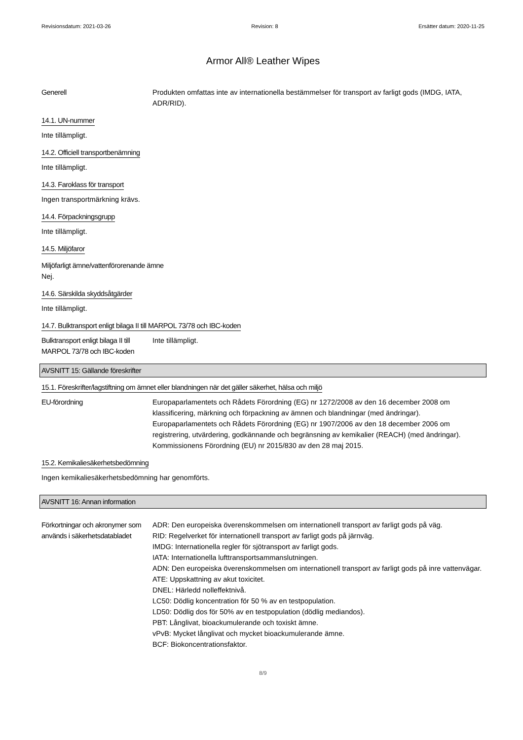Revisionsdatum: 2021-03-26 Revision: 8 Ersätter datum: 2020-11-25
Armor All® Leather Wipes
Generell Produkten omfattas inte av internationella bestämmelser för transport av farligt gods (IMDG, IATA, ADR/RID).
14.1. UN-nummer
Inte tillämpligt.
14.2. Officiell transportbenämning
Inte tillämpligt.
14.3. Faroklass för transport
Ingen transportmärkning krävs.
14.4. Förpackningsgrupp
Inte tillämpligt.
14.5. Miljöfaror
Miljöfarligt ämne/vattenförorenande ämne
Nej.
14.6. Särskilda skyddsåtgärder
Inte tillämpligt.
14.7. Bulktransport enligt bilaga II till MARPOL 73/78 och IBC-koden
Bulktransport enligt bilaga II till MARPOL 73/78 och IBC-koden
Inte tillämpligt.
AVSNITT 15: Gällande föreskrifter
15.1. Föreskrifter/lagstiftning om ämnet eller blandningen när det gäller säkerhet, hälsa och miljö
EU-förordning Europaparlamentets och Rådets Förordning (EG) nr 1272/2008 av den 16 december 2008 om klassificering, märkning och förpackning av ämnen och blandningar (med ändringar).
Europaparlamentets och Rådets Förordning (EG) nr 1907/2006 av den 18 december 2006 om registrering, utvärdering, godkännande och begränsning av kemikalier (REACH) (med ändringar).
Kommissionens Förordning (EU) nr 2015/830 av den 28 maj 2015.
15.2. Kemikaliesäkerhetsbedömning
Ingen kemikaliesäkerhetsbedömning har genomförts.
AVSNITT 16: Annan information
Förkortningar och akronymer som används i säkerhetsdatabladet
ADR: Den europeiska överenskommelsen om internationell transport av farligt gods på väg.
RID: Regelverket för internationell transport av farligt gods på järnväg.
IMDG: Internationella regler för sjötransport av farligt gods.
IATA: Internationella lufttransportsammanslutningen.
ADN: Den europeiska överenskommelsen om internationell transport av farligt gods på inre vattenvägar.
ATE: Uppskattning av akut toxicitet.
DNEL: Härledd nolleffektnivå.
LC50: Dödlig koncentration för 50 % av en testpopulation.
LD50: Dödlig dos för 50% av en testpopulation (dödlig mediandos).
PBT: Långlivat, bioackumulerande och toxiskt ämne.
vPvB: Mycket långlivat och mycket bioackumulerande ämne.
BCF: Biokoncentrationsfaktor.
8/9